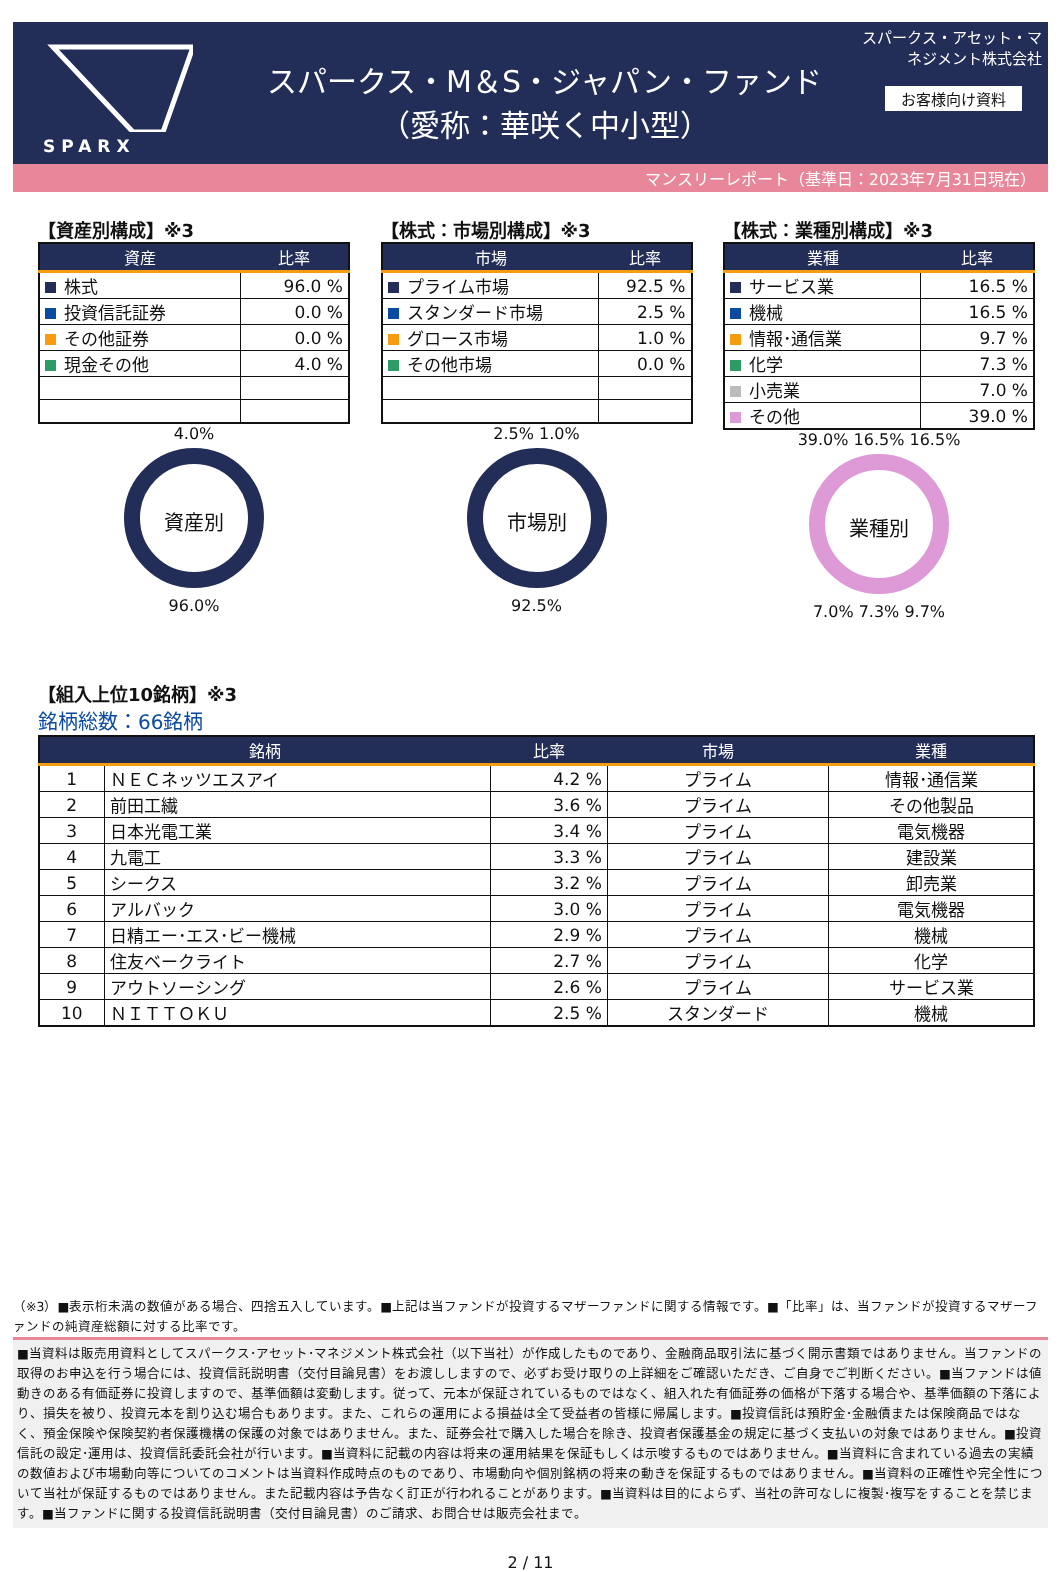SPARX
スパークス・M＆S・ジャパン・ファンド
（愛称：華咲く中小型）
スパークス・アセット・マネジメント株式会社
お客様向け資料
マンスリーレポート（基準日：2023年7月31日現在）
【資産別構成】※3
| 資産 | 比率 |
| --- | --- |
| 株式 | 96.0 % |
| 投資信託証券 | 0.0 % |
| その他証券 | 0.0 % |
| 現金その他 | 4.0 % |
4.0%
資産別
96.0%
【株式：市場別構成】※3
| 市場 | 比率 |
| --- | --- |
| プライム市場 | 92.5 % |
| スタンダード市場 | 2.5 % |
| グロース市場 | 1.0 % |
| その他市場 | 0.0 % |
2.5% 1.0%
市場別
92.5%
【株式：業種別構成】※3
| 業種 | 比率 |
| --- | --- |
| サービス業 | 16.5 % |
| 機械 | 16.5 % |
| 情報･通信業 | 9.7 % |
| 化学 | 7.3 % |
| 小売業 | 7.0 % |
| その他 | 39.0 % |
39.0% 16.5% 16.5%
業種別
7.0% 7.3% 9.7%
【組入上位10銘柄】※3
銘柄総数：66銘柄
| 銘柄 | | 比率 | 市場 | 業種 |
| --- | --- | --- | --- | --- |
| 1 | ＮＥＣネッツエスアイ | 4.2 % | プライム | 情報･通信業 |
| 2 | 前田工繊 | 3.6 % | プライム | その他製品 |
| 3 | 日本光電工業 | 3.4 % | プライム | 電気機器 |
| 4 | 九電工 | 3.3 % | プライム | 建設業 |
| 5 | シークス | 3.2 % | プライム | 卸売業 |
| 6 | アルバック | 3.0 % | プライム | 電気機器 |
| 7 | 日精エー･エス･ビー機械 | 2.9 % | プライム | 機械 |
| 8 | 住友ベークライト | 2.7 % | プライム | 化学 |
| 9 | アウトソーシング | 2.6 % | プライム | サービス業 |
| 10 | ＮＩＴＴＯＫＵ | 2.5 % | スタンダード | 機械 |
（※3）■表示桁未満の数値がある場合、四捨五入しています。■上記は当ファンドが投資するマザーファンドに関する情報です。■「比率」は、当ファンドが投資するマザーファンドの純資産総額に対する比率です。
■当資料は販売用資料としてスパークス･アセット･マネジメント株式会社（以下当社）が作成したものであり、金融商品取引法に基づく開示書類ではありません。当ファンドの取得のお申込を行う場合には、投資信託説明書（交付目論見書）をお渡ししますので、必ずお受け取りの上詳細をご確認いただき、ご自身でご判断ください。■当ファンドは値動きのある有価証券に投資しますので、基準価額は変動します。従って、元本が保証されているものではなく、組入れた有価証券の価格が下落する場合や、基準価額の下落により、損失を被り、投資元本を割り込む場合もあります。また、これらの運用による損益は全て受益者の皆様に帰属します。■投資信託は預貯金･金融債または保険商品ではなく、預金保険や保険契約者保護機構の保護の対象ではありません。また、証券会社で購入した場合を除き、投資者保護基金の規定に基づく支払いの対象ではありません。■投資信託の設定･運用は、投資信託委託会社が行います。■当資料に記載の内容は将来の運用結果を保証もしくは示唆するものではありません。■当資料に含まれている過去の実績の数値および市場動向等についてのコメントは当資料作成時点のものであり、市場動向や個別銘柄の将来の動きを保証するものではありません。■当資料の正確性や完全性について当社が保証するものではありません。また記載内容は予告なく訂正が行われることがあります。■当資料は目的によらず、当社の許可なしに複製･複写をすることを禁じます。■当ファンドに関する投資信託説明書（交付目論見書）のご請求、お問合せは販売会社まで。
2 / 11